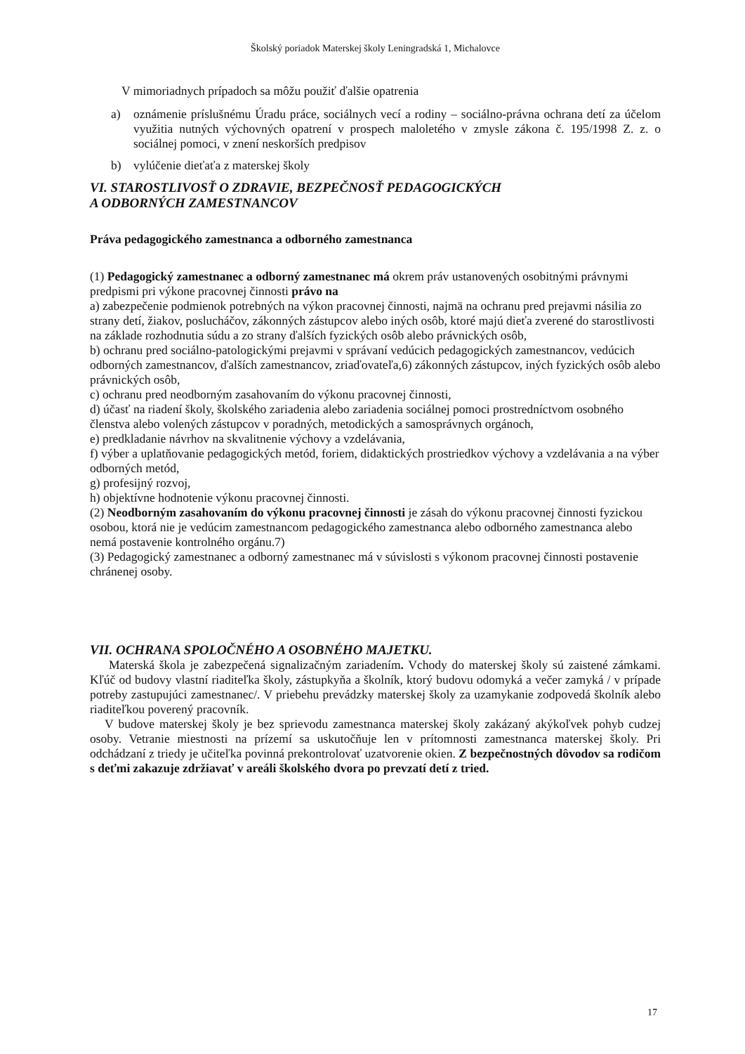Školský poriadok Materskej školy Leningradská 1, Michalovce
V mimoriadnych prípadoch sa môžu použiť ďalšie opatrenia
a) oznámenie príslušnému Úradu práce, sociálnych vecí a rodiny – sociálno-právna ochrana detí za účelom využitia nutných výchovných opatrení v prospech maloletého v zmysle zákona č. 195/1998 Z. z. o sociálnej pomoci, v znení neskorších predpisov
b) vylúčenie dieťaťa z materskej školy
VI. STAROSTLIVOSŤ O ZDRAVIE, BEZPEČNOSŤ PEDAGOGICKÝCH
A ODBORNÝCH ZAMESTNANCOV
Práva pedagogického zamestnanca a odborného zamestnanca
(1) Pedagogický zamestnanec a odborný zamestnanec má okrem práv ustanovených osobitnými právnymi predpismi pri výkone pracovnej činnosti právo na
a) zabezpečenie podmienok potrebných na výkon pracovnej činnosti, najmä na ochranu pred prejavmi násilia zo strany detí, žiakov, poslucháčov, zákonných zástupcov alebo iných osôb, ktoré majú dieťa zverené do starostlivosti na základe rozhodnutia súdu a zo strany ďalších fyzických osôb alebo právnických osôb,
b) ochranu pred sociálno-patologickými prejavmi v správaní vedúcich pedagogických zamestnancov, vedúcich odborných zamestnancov, ďalších zamestnancov, zriaďovateľa,6) zákonných zástupcov, iných fyzických osôb alebo právnických osôb,
c) ochranu pred neodborným zasahovaním do výkonu pracovnej činnosti,
d) účasť na riadení školy, školského zariadenia alebo zariadenia sociálnej pomoci prostredníctvom osobného členstva alebo volených zástupcov v poradných, metodických a samosprávnych orgánoch,
e) predkladanie návrhov na skvalitnenie výchovy a vzdelávania,
f) výber a uplatňovanie pedagogických metód, foriem, didaktických prostriedkov výchovy a vzdelávania a na výber odborných metód,
g) profesijný rozvoj,
h) objektívne hodnotenie výkonu pracovnej činnosti.
(2) Neodborným zasahovaním do výkonu pracovnej činnosti je zásah do výkonu pracovnej činnosti fyzickou osobou, ktorá nie je vedúcim zamestnancom pedagogického zamestnanca alebo odborného zamestnanca alebo nemá postavenie kontrolného orgánu.7)
(3) Pedagogický zamestnanec a odborný zamestnanec má v súvislosti s výkonom pracovnej činnosti postavenie chránenej osoby.
VII. OCHRANA SPOLOČNÉHO A OSOBNÉHO MAJETKU.
Materská škola je zabezpečená signalizačným zariadením. Vchody do materskej školy sú zaistené zámkami. Kľúč od budovy vlastní riaditeľka školy, zástupkyňa a školník, ktorý budovu odomyká a večer zamyká / v prípade potreby zastupujúci zamestnanec/. V priebehu prevádzky materskej školy za uzamykanie zodpovedá školník alebo riaditeľkou poverený pracovník.
V budove materskej školy je bez sprievodu zamestnanca materskej školy zakázaný akýkoľvek pohyb cudzej osoby. Vetranie miestnosti na prízemí sa uskutočňuje len v prítomnosti zamestnanca materskej školy. Pri odchádzaní z triedy je učiteľka povinná prekontrolovať uzatvorenie okien. Z bezpečnostných dôvodov sa rodičom s deťmi zakazuje zdržiavať v areáli školského dvora po prevzatí detí z tried.
17